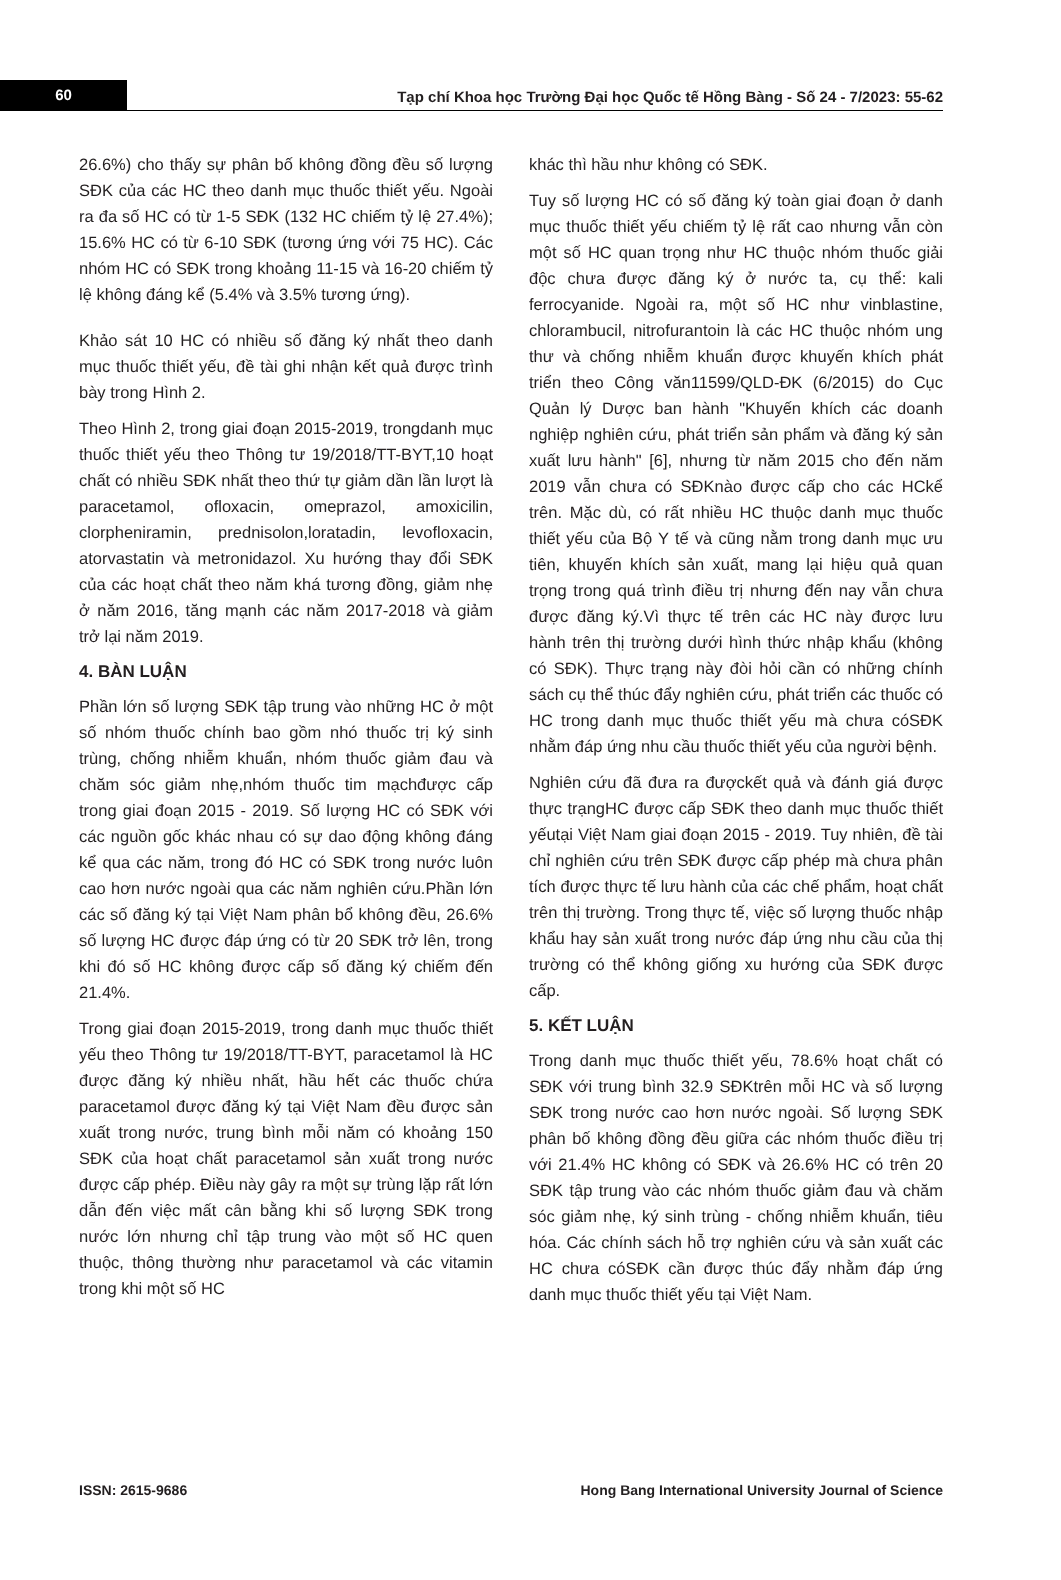60
Tạp chí Khoa học Trường Đại học Quốc tế Hồng Bàng - Số 24 - 7/2023: 55-62
26.6%) cho thấy sự phân bố không đồng đều số lượng SĐK của các HC theo danh mục thuốc thiết yếu. Ngoài ra đa số HC có từ 1-5 SĐK (132 HC chiếm tỷ lệ 27.4%); 15.6% HC có từ 6-10 SĐK (tương ứng với 75 HC). Các nhóm HC có SĐK trong khoảng 11-15 và 16-20 chiếm tỷ lệ không đáng kể (5.4% và 3.5% tương ứng).
Khảo sát 10 HC có nhiều số đăng ký nhất theo danh mục thuốc thiết yếu, đề tài ghi nhận kết quả được trình bày trong Hình 2.
Theo Hình 2, trong giai đoạn 2015-2019, trongdanh mục thuốc thiết yếu theo Thông tư 19/2018/TT-BYT,10 hoạt chất có nhiều SĐK nhất theo thứ tự giảm dần lần lượt là paracetamol, ofloxacin, omeprazol, amoxicilin, clorpheniramin, prednisolon,loratadin, levofloxacin, atorvastatin và metronidazol. Xu hướng thay đổi SĐK của các hoạt chất theo năm khá tương đồng, giảm nhẹ ở năm 2016, tăng mạnh các năm 2017-2018 và giảm trở lại năm 2019.
4. BÀN LUẬN
Phần lớn số lượng SĐK tập trung vào những HC ở một số nhóm thuốc chính bao gồm nhó thuốc trị ký sinh trùng, chống nhiễm khuẩn, nhóm thuốc giảm đau và chăm sóc giảm nhẹ,nhóm thuốc tim mạchđược cấp trong giai đoạn 2015 - 2019. Số lượng HC có SĐK với các nguồn gốc khác nhau có sự dao động không đáng kể qua các năm, trong đó HC có SĐK trong nước luôn cao hơn nước ngoài qua các năm nghiên cứu.Phần lớn các số đăng ký tại Việt Nam phân bổ không đều, 26.6% số lượng HC được đáp ứng có từ 20 SĐK trở lên, trong khi đó số HC không được cấp số đăng ký chiếm đến 21.4%.
Trong giai đoạn 2015-2019, trong danh mục thuốc thiết yếu theo Thông tư 19/2018/TT-BYT, paracetamol là HC được đăng ký nhiều nhất, hầu hết các thuốc chứa paracetamol được đăng ký tại Việt Nam đều được sản xuất trong nước, trung bình mỗi năm có khoảng 150 SĐK của hoạt chất paracetamol sản xuất trong nước được cấp phép. Điều này gây ra một sự trùng lặp rất lớn dẫn đến việc mất cân bằng khi số lượng SĐK trong nước lớn nhưng chỉ tập trung vào một số HC quen thuộc, thông thường như paracetamol và các vitamin trong khi một số HC
khác thì hầu như không có SĐK.
Tuy số lượng HC có số đăng ký toàn giai đoạn ở danh mục thuốc thiết yếu chiếm tỷ lệ rất cao nhưng vẫn còn một số HC quan trọng như HC thuộc nhóm thuốc giải độc chưa được đăng ký ở nước ta, cụ thể: kali ferrocyanide. Ngoài ra, một số HC như vinblastine, chlorambucil, nitrofurantoin là các HC thuộc nhóm ung thư và chống nhiễm khuẩn được khuyến khích phát triển theo Công văn11599/QLD-ĐK (6/2015) do Cục Quản lý Dược ban hành "Khuyến khích các doanh nghiệp nghiên cứu, phát triển sản phẩm và đăng ký sản xuất lưu hành" [6], nhưng từ năm 2015 cho đến năm 2019 vẫn chưa có SĐKnào được cấp cho các HCkể trên. Mặc dù, có rất nhiều HC thuộc danh mục thuốc thiết yếu của Bộ Y tế và cũng nằm trong danh mục ưu tiên, khuyến khích sản xuất, mang lại hiệu quả quan trọng trong quá trình điều trị nhưng đến nay vẫn chưa được đăng ký.Vì thực tế trên các HC này được lưu hành trên thị trường dưới hình thức nhập khẩu (không có SĐK). Thực trạng này đòi hỏi cần có những chính sách cụ thể thúc đẩy nghiên cứu, phát triển các thuốc có HC trong danh mục thuốc thiết yếu mà chưa cóSĐK nhằm đáp ứng nhu cầu thuốc thiết yếu của người bệnh.
Nghiên cứu đã đưa ra đượckết quả và đánh giá được thực trạngHC được cấp SĐK theo danh mục thuốc thiết yếutại Việt Nam giai đoạn 2015 - 2019. Tuy nhiên, đề tài chỉ nghiên cứu trên SĐK được cấp phép mà chưa phân tích được thực tế lưu hành của các chế phẩm, hoạt chất trên thị trường. Trong thực tế, việc số lượng thuốc nhập khẩu hay sản xuất trong nước đáp ứng nhu cầu của thị trường có thể không giống xu hướng của SĐK được cấp.
5. KẾT LUẬN
Trong danh mục thuốc thiết yếu, 78.6% hoạt chất có SĐK với trung bình 32.9 SĐKtrên mỗi HC và số lượng SĐK trong nước cao hơn nước ngoài. Số lượng SĐK phân bố không đồng đều giữa các nhóm thuốc điều trị với 21.4% HC không có SĐK và 26.6% HC có trên 20 SĐK tập trung vào các nhóm thuốc giảm đau và chăm sóc giảm nhẹ, ký sinh trùng - chống nhiễm khuẩn, tiêu hóa. Các chính sách hỗ trợ nghiên cứu và sản xuất các HC chưa cóSĐK cần được thúc đẩy nhằm đáp ứng danh mục thuốc thiết yếu tại Việt Nam.
ISSN: 2615-9686 Hong Bang International University Journal of Science